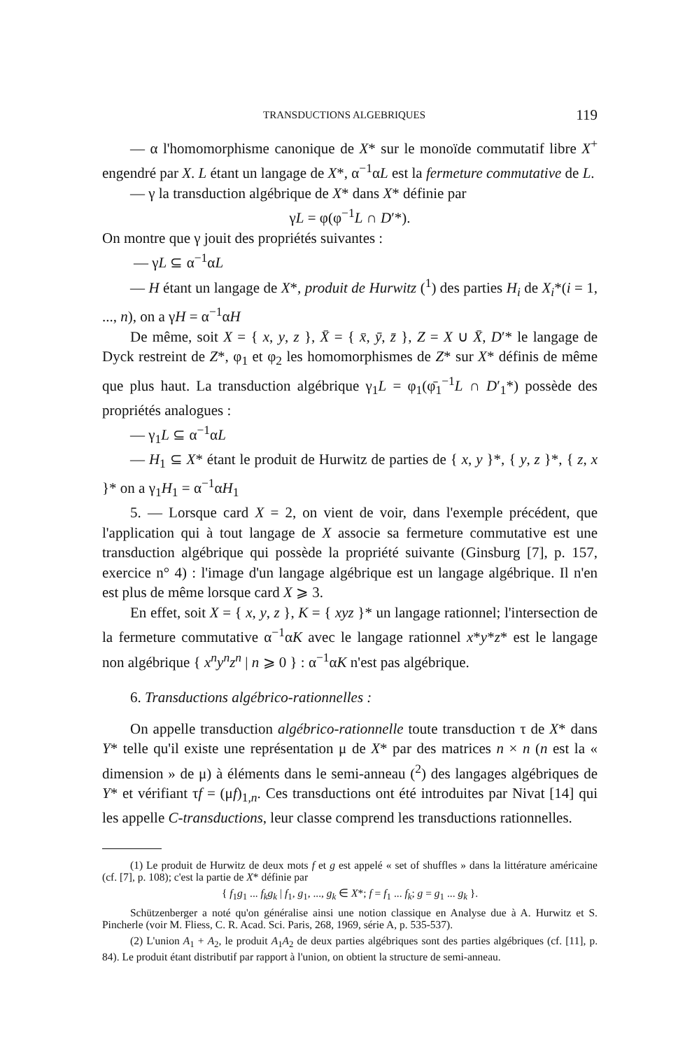TRANSDUCTIONS ALGEBRIQUES 119
— α l'homomorphisme canonique de X* sur le monoïde commutatif libre X<sup>+</sup> engendré par X. L étant un langage de X*, α<sup>−1</sup>αL est la fermeture commutative de L.
— γ la transduction algébrique de X* dans X* définie par
γL = φ(φ<sup>−1</sup>L ∩ D′*).
On montre que γ jouit des propriétés suivantes :
— γL ⊆ α<sup>−1</sup>αL
— H étant un langage de X*, produit de Hurwitz (<sup>1</sup>) des parties H<sub>i</sub> de X<sub>i</sub>*(i = 1, ..., n), on a γH = α<sup>−1</sup>αH
De même, soit X = { x, y, z }, X̄ = { x̄, ȳ, z̄ }, Z = X ∪ X̄, D′* le langage de Dyck restreint de Z*, φ<sub>1</sub> et φ<sub>2</sub> les homomorphismes de Z* sur X* définis de même que plus haut. La transduction algébrique γ<sub>1</sub>L = φ<sub>1</sub>(φ̄<sub>1</sub><sup>−1</sup>L ∩ D′<sub>1</sub>*) possède des propriétés analogues :
— γ<sub>1</sub>L ⊆ α<sup>−1</sup>αL
— H<sub>1</sub> ⊆ X* étant le produit de Hurwitz de parties de { x, y }*, { y, z }*, { z, x }* on a γ<sub>1</sub>H<sub>1</sub> = α<sup>−1</sup>αH<sub>1</sub>
5. — Lorsque card X = 2, on vient de voir, dans l'exemple précédent, que l'application qui à tout langage de X associe sa fermeture commutative est une transduction algébrique qui possède la propriété suivante (Ginsburg [7], p. 157, exercice n° 4) : l'image d'un langage algébrique est un langage algébrique. Il n'en est plus de même lorsque card X ⩾ 3.
En effet, soit X = { x, y, z }, K = { xyz }* un langage rationnel; l'intersection de la fermeture commutative α<sup>−1</sup>αK avec le langage rationnel x*y*z* est le langage non algébrique { x<sup>n</sup>y<sup>n</sup>z<sup>n</sup> | n ⩾ 0 } : α<sup>−1</sup>αK n'est pas algébrique.
6. Transductions algébrico-rationnelles :
On appelle transduction algébrico-rationnelle toute transduction τ de X* dans Y* telle qu'il existe une représentation μ de X* par des matrices n × n (n est la « dimension » de μ) à éléments dans le semi-anneau (<sup>2</sup>) des langages algébriques de Y* et vérifiant τf = (μf)<sub>1,n</sub>. Ces transductions ont été introduites par Nivat [14] qui les appelle C-transductions, leur classe comprend les transductions rationnelles.
(1) Le produit de Hurwitz de deux mots f et g est appelé « set of shuffles » dans la littérature américaine (cf. [7], p. 108); c'est la partie de X* définie par
{ f<sub>1</sub>g<sub>1</sub> ... f<sub>k</sub>g<sub>k</sub> | f<sub>1</sub>, g<sub>1</sub>, ..., g<sub>k</sub> ∈ X*; f = f<sub>1</sub> ... f<sub>k</sub>; g = g<sub>1</sub> ... g<sub>k</sub> }.
Schützenberger a noté qu'on généralise ainsi une notion classique en Analyse due à A. Hurwitz et S. Pincherle (voir M. Fliess, C. R. Acad. Sci. Paris, 268, 1969, série A, p. 535-537).
(2) L'union A<sub>1</sub> + A<sub>2</sub>, le produit A<sub>1</sub>A<sub>2</sub> de deux parties algébriques sont des parties algébriques (cf. [11], p. 84). Le produit étant distributif par rapport à l'union, on obtient la structure de semi-anneau.